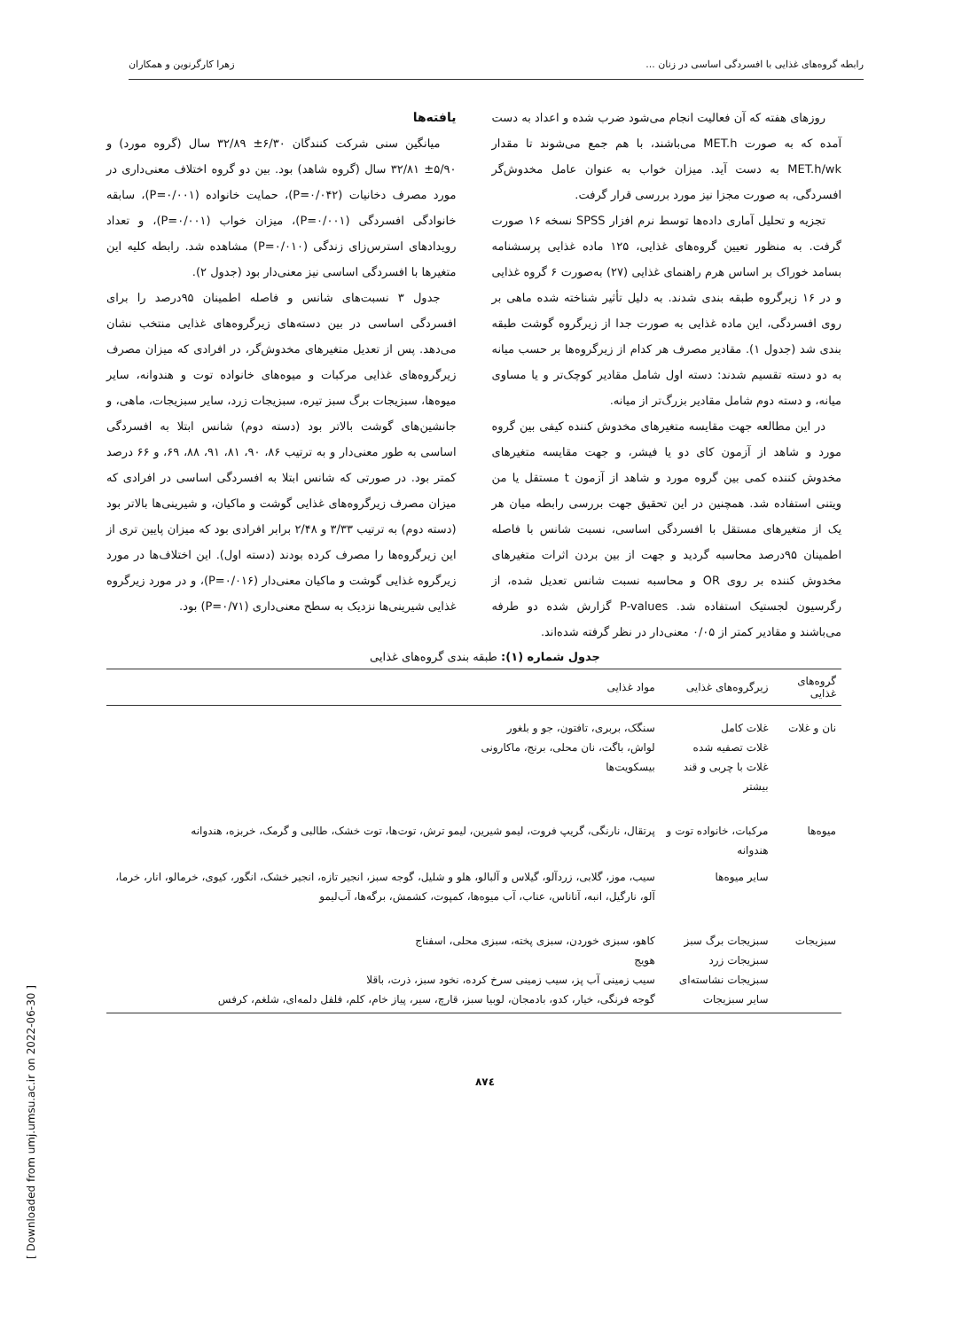رابطه گروه‌های غذایی با افسردگی اساسی در زنان ... زهرا کارگرنوین و همکاران
روزهای هفته که آن فعالیت انجام می‌شود ضرب شده و اعداد به دست آمده که به صورت MET.h می‌باشند، با هم جمع می‌شوند تا مقدار MET.h/wk به دست آید. میزان خواب به عنوان عامل مخدوش‌گر افسردگی، به صورت مجزا نیز مورد بررسی قرار گرفت.
تجزیه و تحلیل آماری داده‌ها توسط نرم افزار SPSS نسخه ۱۶ صورت گرفت. به منظور تعیین گروه‌های غذایی، ۱۲۵ ماده غذایی پرسشنامه بسامد خوراک بر اساس هرم راهنمای غذایی (۲۷) به‌صورت ۶ گروه غذایی و در ۱۶ زیرگروه طبقه بندی شدند. به دلیل تأثیر شناخته شده ماهی بر روی افسردگی، این ماده غذایی به صورت جدا از زیرگروه گوشت طبقه بندی شد (جدول ۱). مقادیر مصرف هر کدام از زیرگروه‌ها بر حسب میانه به دو دسته تقسیم شدند: دسته اول شامل مقادیر کوچک‌تر و یا مساوی میانه، و دسته دوم شامل مقادیر بزرگ‌تر از میانه.
در این مطالعه جهت مقایسه متغیرهای مخدوش کننده کیفی بین گروه مورد و شاهد از آزمون کای دو یا فیشر، و جهت مقایسه متغیرهای مخدوش کننده کمی بین گروه مورد و شاهد از آزمون t مستقل یا من ویتنی استفاده شد. همچنین در این تحقیق جهت بررسی رابطه میان هر یک از متغیرهای مستقل با افسردگی اساسی، نسبت شانس با فاصله اطمینان ۹۵درصد محاسبه گردید و جهت از بین بردن اثرات متغیرهای مخدوش کننده بر روی OR و محاسبه نسبت شانس تعدیل شده، از رگرسیون لجستیک استفاده شد. P-values گزارش شده دو طرفه می‌باشند و مقادیر کمتر از ۰/۰۵ معنی‌دار در نظر گرفته شده‌اند.
یافته‌ها
میانگین سنی شرکت کنندگان ۶/۳۰± ۳۲/۸۹ سال (گروه مورد) و ۵/۹۰± ۳۲/۸۱ سال (گروه شاهد) بود. بین دو گروه اختلاف معنی‌داری در مورد مصرف دخانیات (P=۰/۰۴۲)، حمایت خانواده (P=۰/۰۰۱)، سابقه خانوادگی افسردگی (P=۰/۰۰۱)، میزان خواب (P=۰/۰۰۱)، و تعداد رویدادهای استرس‌زای زندگی (P=۰/۰۱۰) مشاهده شد. رابطه کلیه این متغیرها با افسردگی اساسی نیز معنی‌دار بود (جدول ۲).
جدول ۳ نسبت‌های شانس و فاصله اطمینان ۹۵درصد را برای افسردگی اساسی در بین دسته‌های زیرگروه‌های غذایی منتخب نشان می‌دهد. پس از تعدیل متغیرهای مخدوش‌گر، در افرادی که میزان مصرف زیرگروه‌های غذایی مرکبات و میوه‌های خانواده توت و هندوانه، سایر میوه‌ها، سبزیجات برگ سبز تیره، سبزیجات زرد، سایر سبزیجات، ماهی، و جانشین‌های گوشت بالاتر بود (دسته دوم) شانس ابتلا به افسردگی اساسی به طور معنی‌دار و به ترتیب ۸۶، ۹۰، ۸۱، ۹۱، ۸۸، ۶۹، و ۶۶ درصد کمتر بود. در صورتی که شانس ابتلا به افسردگی اساسی در افرادی که میزان مصرف زیرگروه‌های غذایی گوشت و ماکیان، و شیرینی‌ها بالاتر بود (دسته دوم) به ترتیب ۳/۳۳ و ۲/۴۸ برابر افرادی بود که میزان پایین تری از این زیرگروه‌ها را مصرف کرده بودند (دسته اول). این اختلاف‌ها در مورد زیرگروه غذایی گوشت و ماکیان معنی‌دار (P=۰/۰۱۶)، و در مورد زیرگروه غذایی شیرینی‌ها نزدیک به سطح معنی‌داری (P=۰/۷۱) بود.
جدول شماره (۱): طبقه بندی گروه‌های غذایی
| گروه‌های غذایی | زیرگروه‌های غذایی | مواد غذایی |
| --- | --- | --- |
| نان و غلات | غلات کامل غلات تصفیه شده غلات با چربی و قند بیشتر | سنگک، بربری، تافتون، جو و بلغور لواش، باگت، نان محلی، برنج، ماکارونی بیسکویت‌ها |
| میوه‌ها | مرکبات، خانواده توت و هندوانه | پرتقال، نارنگی، گریپ فروت، لیمو شیرین، لیمو ترش، توت‌ها، توت خشک، طالبی و گرمک، خربزه، هندوانه |
| | سایر میوه‌ها | سیب، موز، گلابی، زردآلو، گیلاس و آلبالو، هلو و شلیل، گوجه سبز، انجیر تازه، انجیر خشک، انگور، کیوی، خرمالو، انار، خرما، آلو، نارگیل، انبه، آناناس، عناب، آب میوه‌ها، کمپوت، کشمش، برگه‌ها، آب‌لیمو |
| سبزیجات | سبزیجات برگ سبز سبزیجات زرد سبزیجات نشاسته‌ای سایر سبزیجات | کاهو، سبزی خوردن، سبزی پخته، سبزی محلی، اسفناج هویج سیب زمینی آب پز، سیب زمینی سرخ کرده، نخود سبز، ذرت، باقلا گوجه فرنگی، خیار، کدو، بادمجان، لوبیا سبز، قارچ، سیر، پیاز خام، کلم، فلفل دلمه‌ای، شلغم، کرفس |
۸۷٤
[ Downloaded from umj.umsu.ac.ir on 2022-06-30 ]